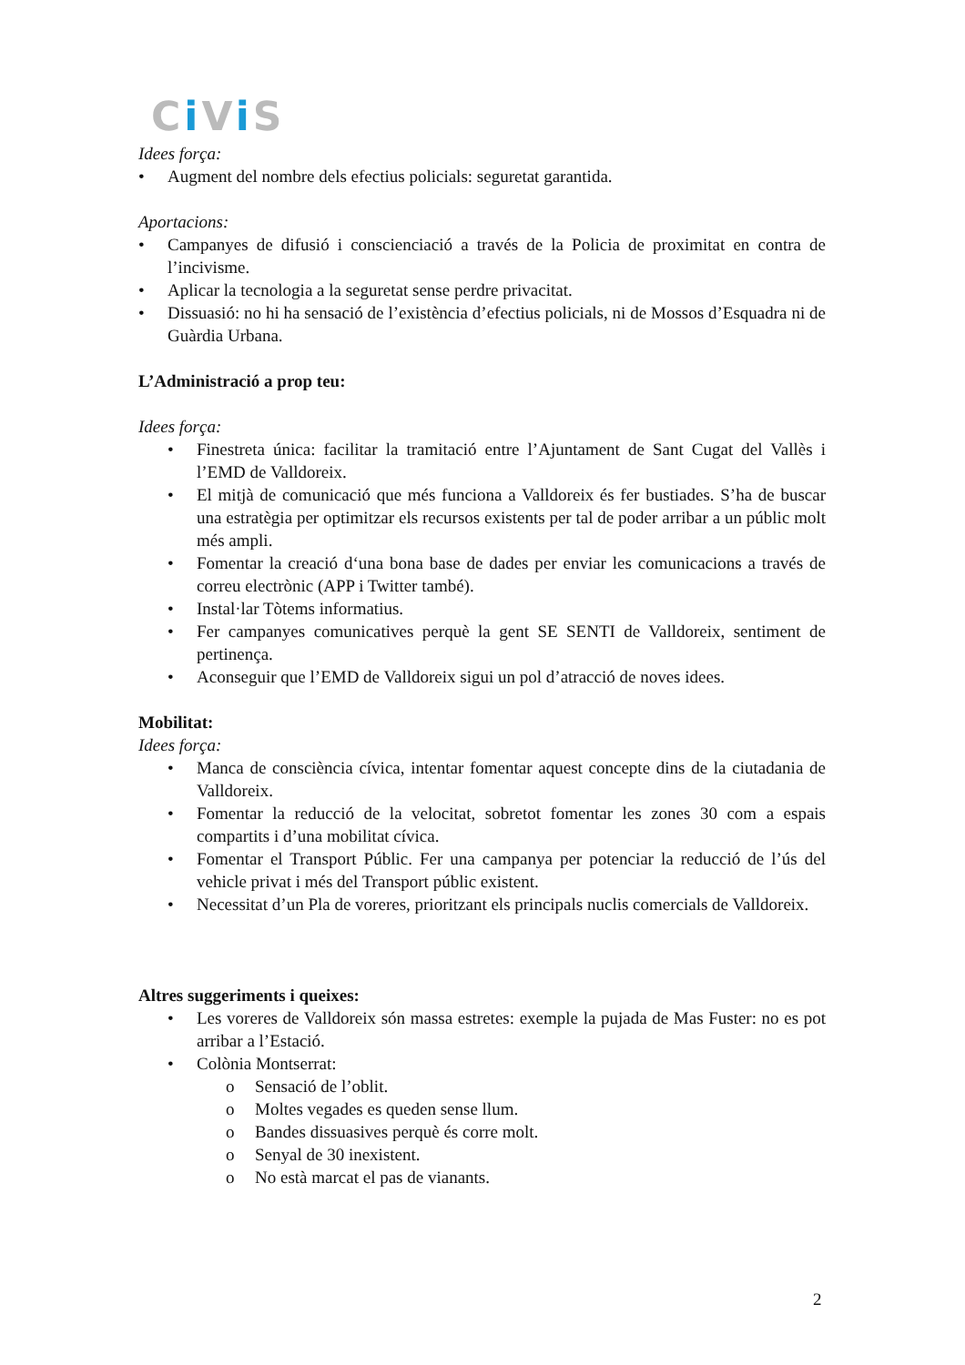Ci Vi S
Idees força:
• Augment del nombre dels efectius policials: seguretat garantida.
Aportacions:
• Campanyes de difusió i conscienciació a través de la Policia de proximitat en contra de l’incivisme.
• Aplicar la tecnologia a la seguretat sense perdre privacitat.
• Dissuasió: no hi ha sensació de l’existència d’efectius policials, ni de Mossos d’Esquadra ni de Guàrdia Urbana.
L’Administració a prop teu:
Idees força:
• Finestreta única: facilitar la tramitació entre l’Ajuntament de Sant Cugat del Vallès i l’EMD de Valldoreix.
• El mitjà de comunicació que més funciona a Valldoreix és fer bustiades. S’ha de buscar una estratègia per optimitzar els recursos existents per tal de poder arribar a un públic molt més ampli.
• Fomentar la creació d‘una bona base de dades per enviar les comunicacions a través de correu electrònic (APP i Twitter també).
• Instal·lar Tòtems informatius.
• Fer campanyes comunicatives perquè la gent SE SENTI de Valldoreix, sentiment de pertinença.
• Aconseguir que l’EMD de Valldoreix sigui un pol d’atracció de noves idees.
Mobilitat:
Idees força:
• Manca de consciència cívica, intentar fomentar aquest concepte dins de la ciutadania de Valldoreix.
• Fomentar la reducció de la velocitat, sobretot fomentar les zones 30 com a espais compartits i d’una mobilitat cívica.
• Fomentar el Transport Públic. Fer una campanya per potenciar la reducció de l’ús del vehicle privat i més del Transport públic existent.
• Necessitat d’un Pla de voreres, prioritzant els principals nuclis comercials de Valldoreix.
Altres suggeriments i queixes:
• Les voreres de Valldoreix són massa estretes: exemple la pujada de Mas Fuster: no es pot arribar a l’Estació.
• Colònia Montserrat:
o Sensació de l’oblit.
o Moltes vegades es queden sense llum.
o Bandes dissuasives perquè és corre molt.
o Senyal de 30 inexistent.
o No està marcat el pas de vianants.
2